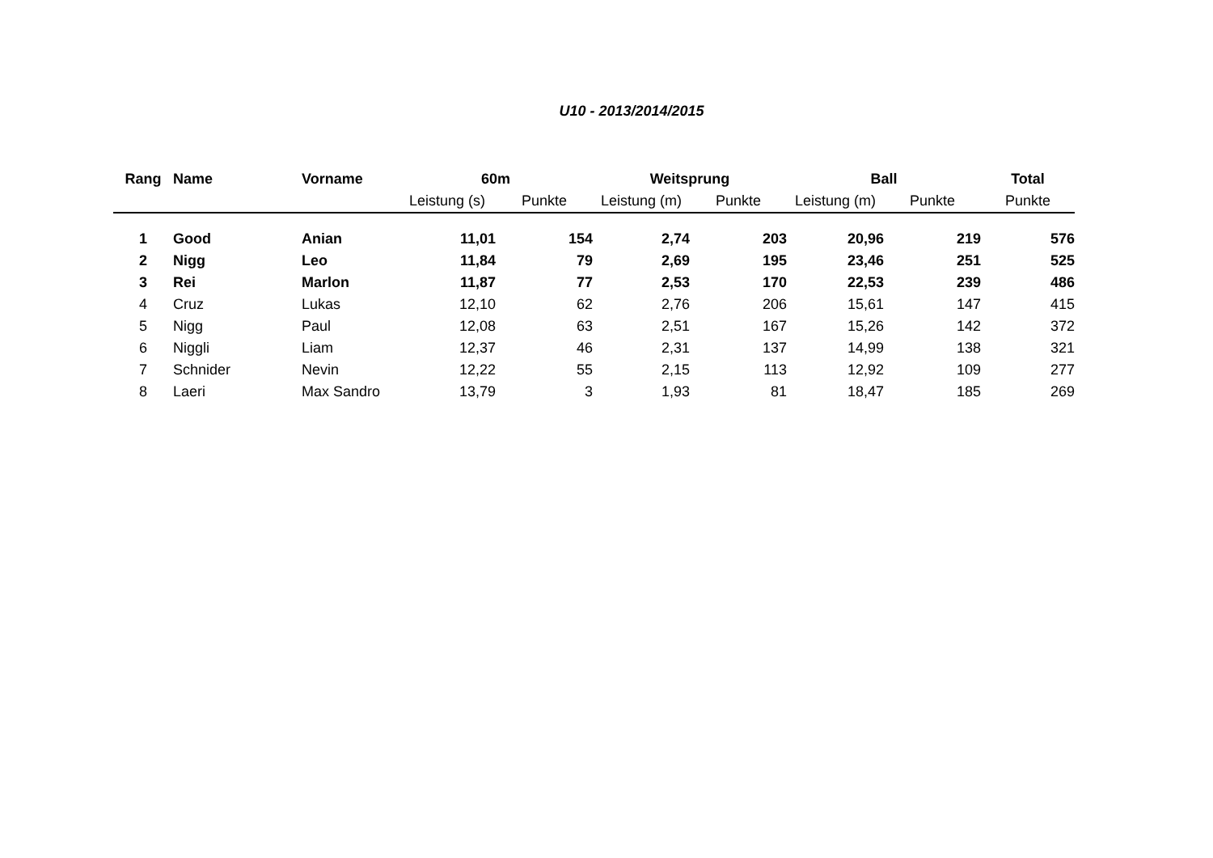U10 - 2013/2014/2015
| Rang | Name | Vorname | 60m | | Weitsprung | | Ball | | Total |
| --- | --- | --- | --- | --- | --- | --- | --- | --- | --- |
| | | | Leistung (s) | Punkte | Leistung (m) | Punkte | Leistung (m) | Punkte | Punkte |
| 1 | Good | Anian | 11,01 | 154 | 2,74 | 203 | 20,96 | 219 | 576 |
| 2 | Nigg | Leo | 11,84 | 79 | 2,69 | 195 | 23,46 | 251 | 525 |
| 3 | Rei | Marlon | 11,87 | 77 | 2,53 | 170 | 22,53 | 239 | 486 |
| 4 | Cruz | Lukas | 12,10 | 62 | 2,76 | 206 | 15,61 | 147 | 415 |
| 5 | Nigg | Paul | 12,08 | 63 | 2,51 | 167 | 15,26 | 142 | 372 |
| 6 | Niggli | Liam | 12,37 | 46 | 2,31 | 137 | 14,99 | 138 | 321 |
| 7 | Schnider | Nevin | 12,22 | 55 | 2,15 | 113 | 12,92 | 109 | 277 |
| 8 | Laeri | Max Sandro | 13,79 | 3 | 1,93 | 81 | 18,47 | 185 | 269 |